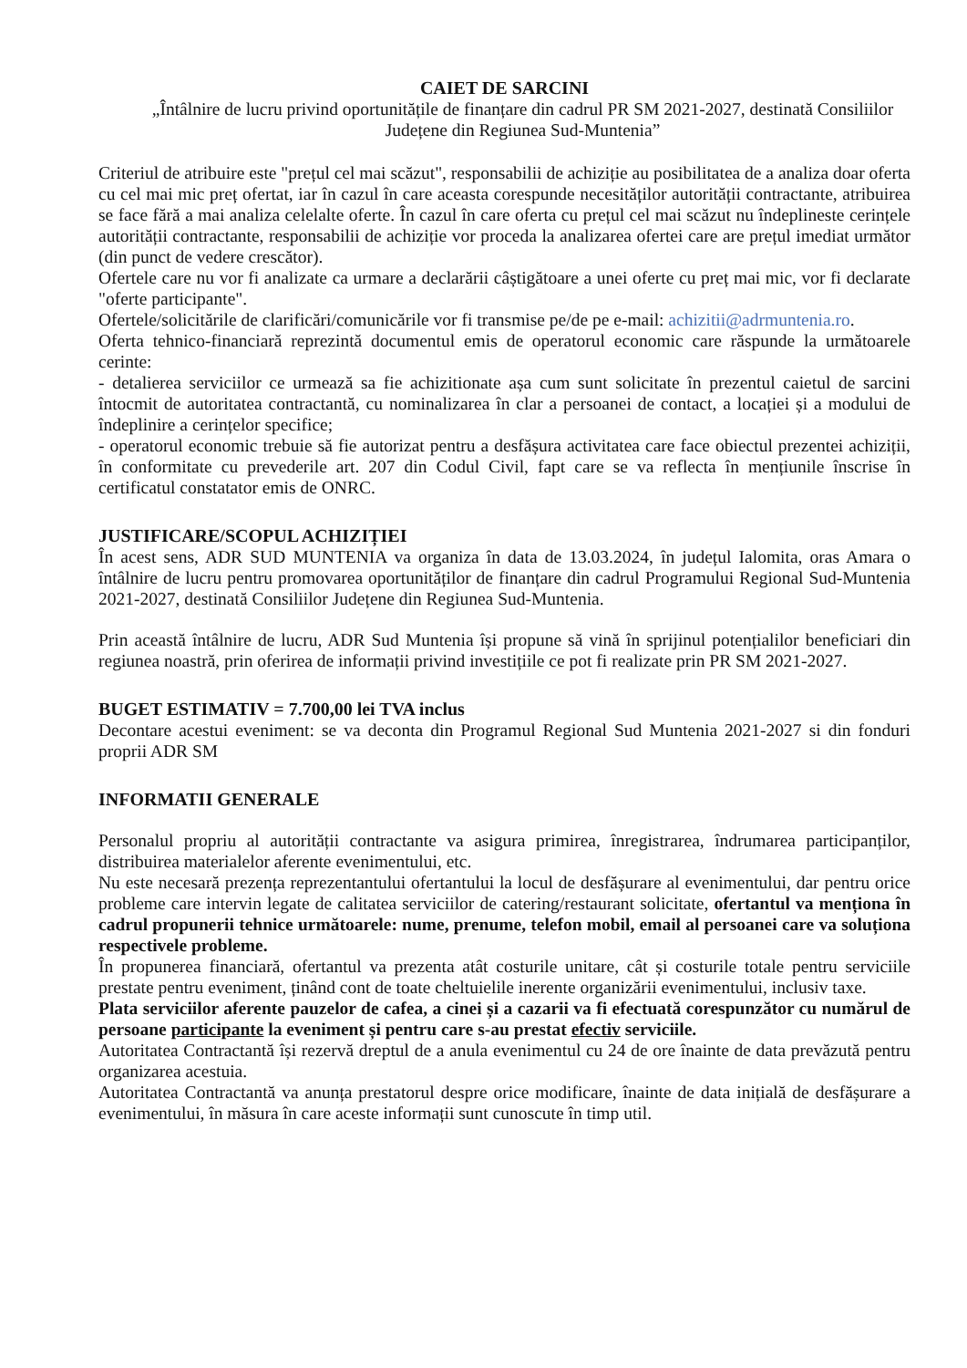CAIET DE SARCINI
„Întâlnire de lucru privind oportunitățile de finanțare din cadrul PR SM 2021-2027, destinată Consiliilor Județene din Regiunea Sud-Muntenia”
Criteriul de atribuire este "prețul cel mai scăzut", responsabilii de achiziție au posibilitatea de a analiza doar oferta cu cel mai mic preț ofertat, iar în cazul în care aceasta corespunde necesităților autorității contractante, atribuirea se face fără a mai analiza celelalte oferte. În cazul în care oferta cu prețul cel mai scăzut nu îndeplineste cerințele autorității contractante, responsabilii de achiziție vor proceda la analizarea ofertei care are prețul imediat următor (din punct de vedere crescător).
Ofertele care nu vor fi analizate ca urmare a declarării câștigătoare a unei oferte cu preț mai mic, vor fi declarate "oferte participante".
Ofertele/solicitările de clarificări/comunicările vor fi transmise pe/de pe e-mail: achizitii@adrmuntenia.ro.
Oferta tehnico-financiară reprezintă documentul emis de operatorul economic care răspunde la următoarele cerinte:
- detalierea serviciilor ce urmează sa fie achizitionate așa cum sunt solicitate în prezentul caietul de sarcini întocmit de autoritatea contractantă, cu nominalizarea în clar a persoanei de contact, a locației și a modului de îndeplinire a cerințelor specifice;
- operatorul economic trebuie să fie autorizat pentru a desfășura activitatea care face obiectul prezentei achiziții, în conformitate cu prevederile art. 207 din Codul Civil, fapt care se va reflecta în mențiunile înscrise în certificatul constatator emis de ONRC.
JUSTIFICARE/SCOPUL ACHIZIȚIEI
În acest sens, ADR SUD MUNTENIA va organiza în data de 13.03.2024, în județul Ialomita, oras Amara o întâlnire de lucru pentru promovarea oportunităților de finanțare din cadrul Programului Regional Sud-Muntenia 2021-2027, destinată Consiliilor Județene din Regiunea Sud-Muntenia.
Prin această întâlnire de lucru, ADR Sud Muntenia își propune să vină în sprijinul potențialilor beneficiari din regiunea noastră, prin oferirea de informații privind investițiile ce pot fi realizate prin PR SM 2021-2027.
BUGET ESTIMATIV = 7.700,00 lei TVA inclus
Decontare acestui eveniment: se va deconta din Programul Regional Sud Muntenia 2021-2027 si din fonduri proprii ADR SM
INFORMATII GENERALE
Personalul propriu al autorității contractante va asigura primirea, înregistrarea, îndrumarea participanților, distribuirea materialelor aferente evenimentului, etc.
Nu este necesară prezența reprezentantului ofertantului la locul de desfășurare al evenimentului, dar pentru orice probleme care intervin legate de calitatea serviciilor de catering/restaurant solicitate, ofertantul va menționa în cadrul propunerii tehnice următoarele: nume, prenume, telefon mobil, email al persoanei care va soluționa respectivele probleme.
În propunerea financiară, ofertantul va prezenta atât costurile unitare, cât și costurile totale pentru serviciile prestate pentru eveniment, ținând cont de toate cheltuielile inerente organizării evenimentului, inclusiv taxe.
Plata serviciilor aferente pauzelor de cafea, a cinei și a cazarii va fi efectuată corespunzător cu numărul de persoane participante la eveniment și pentru care s-au prestat efectiv serviciile.
Autoritatea Contractantă își rezervă dreptul de a anula evenimentul cu 24 de ore înainte de data prevăzută pentru organizarea acestuia.
Autoritatea Contractantă va anunța prestatorul despre orice modificare, înainte de data inițială de desfășurare a evenimentului, în măsura în care aceste informații sunt cunoscute în timp util.